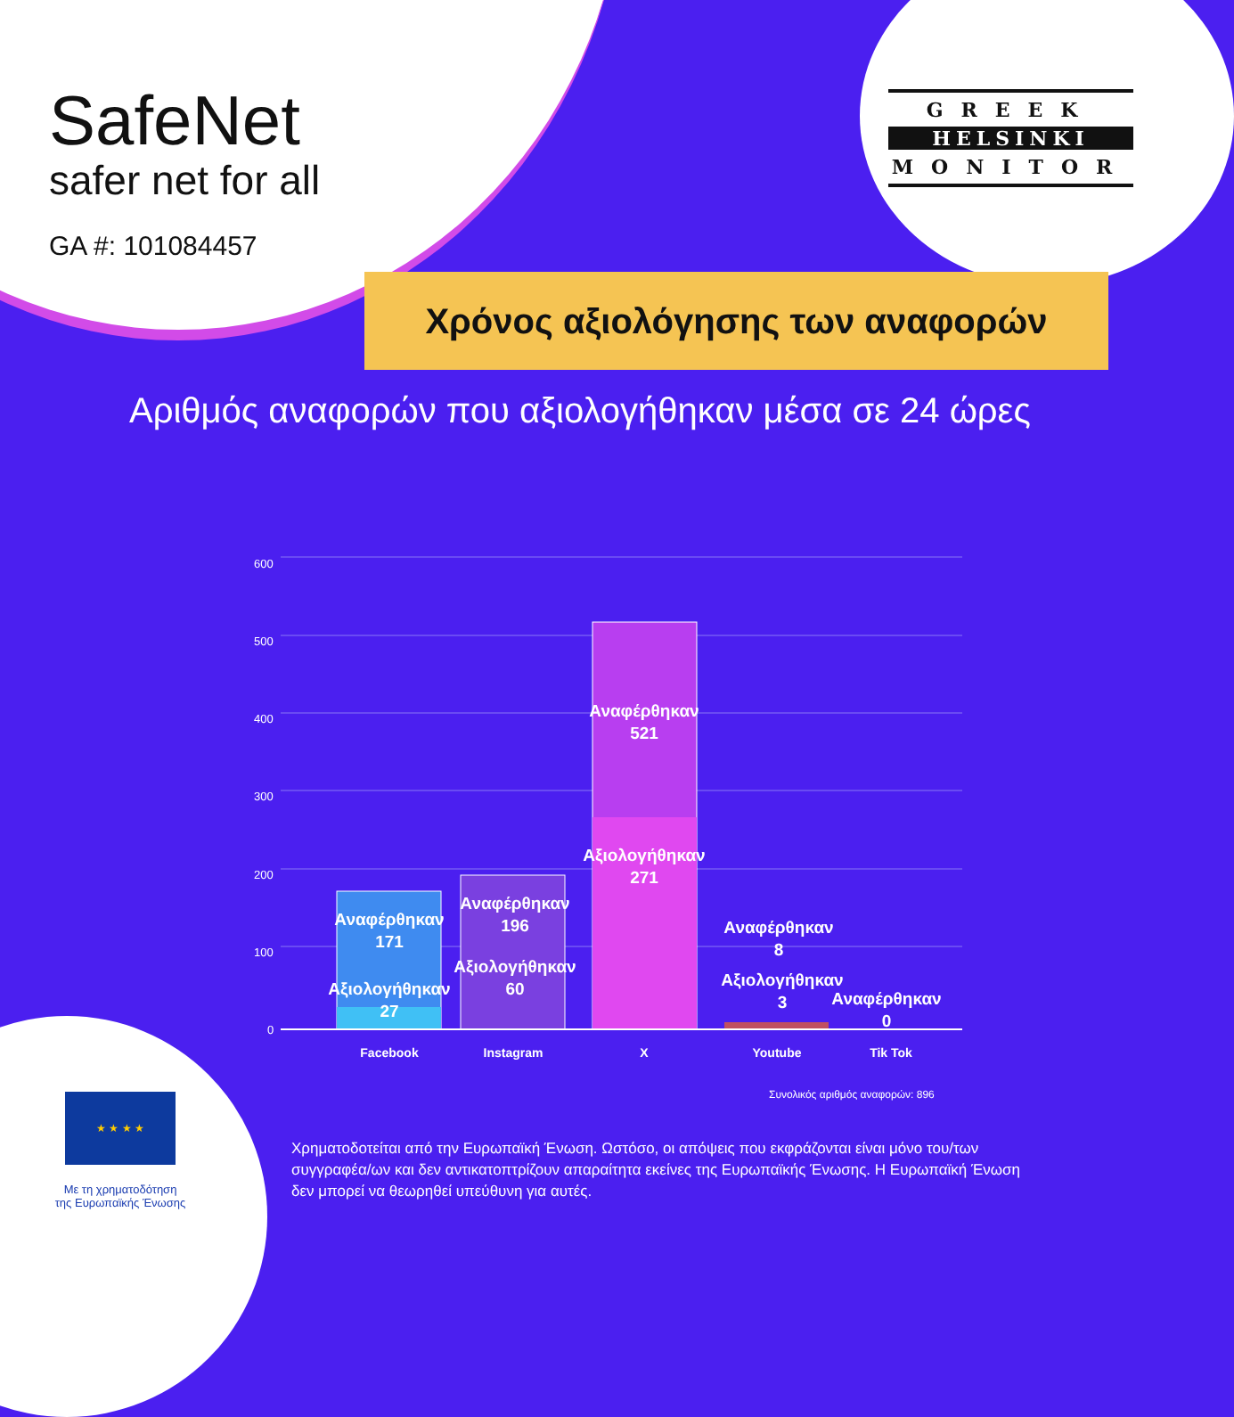SafeNet
safer net for all
GA #: 101084457
GREEK
HELSINKI
MONITOR
Χρόνος αξιολόγησης των αναφορών
Αριθμός αναφορών που αξιολογήθηκαν μέσα σε 24 ώρες
600
500
400
300
200
100
0
Αναφέρθηκαν
171
Αξιολογήθηκαν
27
Αναφέρθηκαν
196
Αξιολογήθηκαν
60
Αναφέρθηκαν
521
Αξιολογήθηκαν
271
Αναφέρθηκαν
8
Αξιολογήθηκαν
3
Αναφέρθηκαν
0
Facebook
Instagram
X
Youtube
Tik Tok
Συνολικός αριθμός αναφορών: 896
★ ★ ★ ★
Με τη χρηματοδότηση
της Ευρωπαϊκής Ένωσης
Χρηματοδοτείται από την Ευρωπαϊκή Ένωση. Ωστόσο, οι απόψεις που εκφράζονται είναι μόνο του/των συγγραφέα/ων και δεν αντικατοπτρίζουν απαραίτητα εκείνες της Ευρωπαϊκής Ένωσης. Η Ευρωπαϊκή Ένωση δεν μπορεί να θεωρηθεί υπεύθυνη για αυτές.